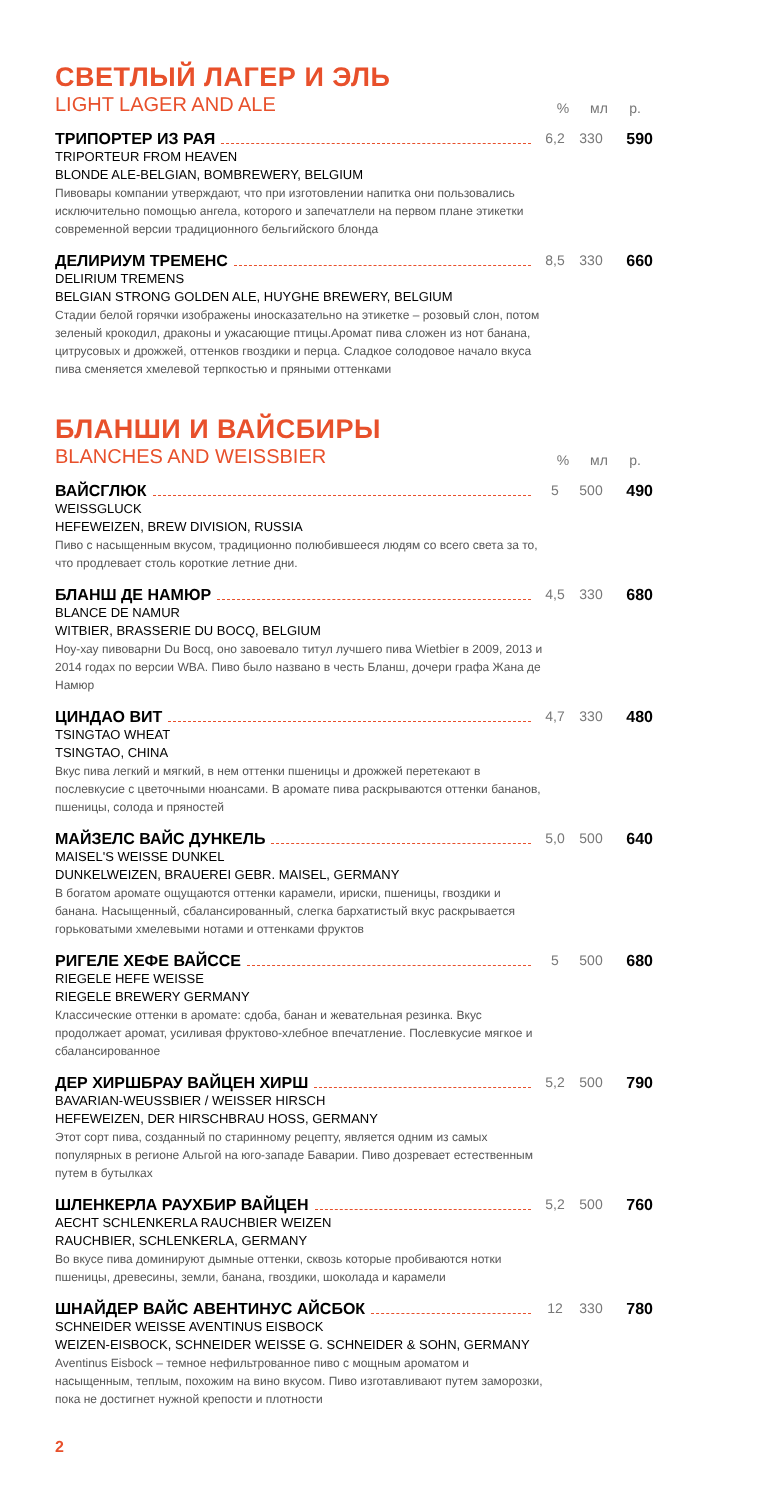СВЕТЛЫЙ ЛАГЕР И ЭЛЬ
LIGHT LAGER AND ALE
% мл р.
ТРИПОРТЕР ИЗ РАЯ
6,2 330 590
TRIPORTEUR FROM HEAVEN
BLONDE ALE-BELGIAN, BOMBREWERY, BELGIUM
Пивовары компании утверждают, что при изготовлении напитка они пользовались исключительно помощью ангела, которого и запечатлели на первом плане этикетки современной версии традиционного бельгийского блонда
ДЕЛИРИУМ ТРЕМЕНС
8,5 330 660
DELIRIUM TREMENS
BELGIAN STRONG GOLDEN ALE, HUYGHE BREWERY, BELGIUM
Стадии белой горячки изображены иносказательно на этикетке – розовый слон, потом зеленый крокодил, драконы и ужасающие птицы.Аромат пива сложен из нот банана, цитрусовых и дрожжей, оттенков гвоздики и перца. Сладкое солодовое начало вкуса пива сменяется хмелевой терпкостью и пряными оттенками
БЛАНШИ И ВАЙСБИРЫ
BLANCHES AND WEISSBIER
% мл р.
ВАЙСГЛЮК
5 500 490
WEISSGLUCK
HEFEWEIZEN, BREW DIVISION, RUSSIA
Пиво с насыщенным вкусом, традиционно полюбившееся людям со всего света за то, что продлевает столь короткие летние дни.
БЛАНШ ДЕ НАМЮР
4,5 330 680
BLANCE DE NAMUR
WITBIER, BRASSERIE DU BOCQ, BELGIUM
Ноу-хау пивоварни Du Bocq, оно завоевало титул лучшего пива Wietbier в 2009, 2013 и 2014 годах по версии WBA. Пиво было названо в честь Бланш, дочери графа Жана де Намюр
ЦИНДАО ВИТ
4,7 330 480
TSINGTAO WHEAT
TSINGTAO, CHINA
Вкус пива легкий и мягкий, в нем оттенки пшеницы и дрожжей перетекают в послевкусие с цветочными нюансами. В аромате пива раскрываются оттенки бананов, пшеницы, солода и пряностей
МАЙЗЕЛС ВАЙС ДУНКЕЛЬ
5,0 500 640
MAISEL'S WEISSE DUNKEL
DUNKELWEIZEN, BRAUEREI GEBR. MAISEL, GERMANY
В богатом аромате ощущаются оттенки карамели, ириски, пшеницы, гвоздики и банана. Насыщенный, сбалансированный, слегка бархатистый вкус раскрывается горьковатыми хмелевыми нотами и оттенками фруктов
РИГЕЛЕ ХЕФЕ ВАЙССЕ
5 500 680
RIEGELE HEFE WEISSE
RIEGELE BREWERY GERMANY
Классические оттенки в аромате: сдоба, банан и жевательная резинка. Вкус продолжает аромат, усиливая фруктово-хлебное впечатление. Послевкусие мягкое и сбалансированное
ДЕР ХИРШБРАУ ВАЙЦЕН ХИРШ
5,2 500 790
BAVARIAN-WEUSSBIER / WEISSER HIRSCH
HEFEWEIZEN, DER HIRSCHBRAU HOSS, GERMANY
Этот сорт пива, созданный по старинному рецепту, является одним из самых популярных в регионе Альгой на юго-западе Баварии. Пиво дозревает естественным путем в бутылках
ШЛЕНКЕРЛА РАУХБИР ВАЙЦЕН
5,2 500 760
AECHT SCHLENKERLA RAUCHBIER WEIZEN
RAUCHBIER, SCHLENKERLA, GERMANY
Во вкусе пива доминируют дымные оттенки, сквозь которые пробиваются нотки пшеницы, древесины, земли, банана, гвоздики, шоколада и карамели
ШНАЙДЕР ВАЙС АВЕНТИНУС АЙСБОК
12 330 780
SCHNEIDER WEISSE AVENTINUS EISBOCK
WEIZEN-EISBOCK, SCHNEIDER WEISSE G. SCHNEIDER & SOHN, GERMANY
Aventinus Eisbock – темное нефильтрованное пиво с мощным ароматом и насыщенным, теплым, похожим на вино вкусом. Пиво изготавливают путем заморозки, пока не достигнет нужной крепости и плотности
2